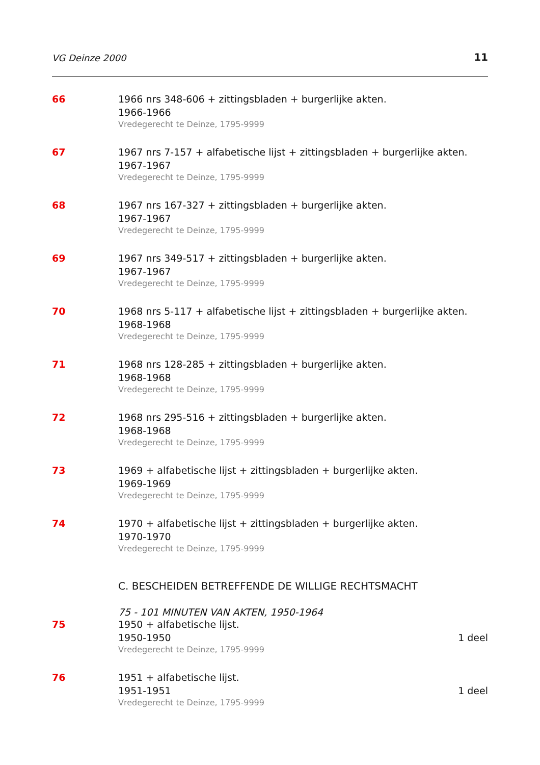VG Deinze 2000 11
66 1966 nrs 348-606 + zittingsbladen + burgerlijke akten.
1966-1966
Vredegerecht te Deinze, 1795-9999
67 1967 nrs 7-157 + alfabetische lijst + zittingsbladen + burgerlijke akten.
1967-1967
Vredegerecht te Deinze, 1795-9999
68 1967 nrs 167-327 + zittingsbladen + burgerlijke akten.
1967-1967
Vredegerecht te Deinze, 1795-9999
69 1967 nrs 349-517 + zittingsbladen + burgerlijke akten.
1967-1967
Vredegerecht te Deinze, 1795-9999
70 1968 nrs 5-117 + alfabetische lijst + zittingsbladen + burgerlijke akten.
1968-1968
Vredegerecht te Deinze, 1795-9999
71 1968 nrs 128-285 + zittingsbladen + burgerlijke akten.
1968-1968
Vredegerecht te Deinze, 1795-9999
72 1968 nrs 295-516 + zittingsbladen + burgerlijke akten.
1968-1968
Vredegerecht te Deinze, 1795-9999
73 1969 + alfabetische lijst + zittingsbladen + burgerlijke akten.
1969-1969
Vredegerecht te Deinze, 1795-9999
74 1970 + alfabetische lijst + zittingsbladen + burgerlijke akten.
1970-1970
Vredegerecht te Deinze, 1795-9999
C. BESCHEIDEN BETREFFENDE DE WILLIGE RECHTSMACHT
75 - 101 MINUTEN VAN AKTEN, 1950-1964
75 1950 + alfabetische lijst.
1950-1950 1 deel
Vredegerecht te Deinze, 1795-9999
76 1951 + alfabetische lijst.
1951-1951 1 deel
Vredegerecht te Deinze, 1795-9999